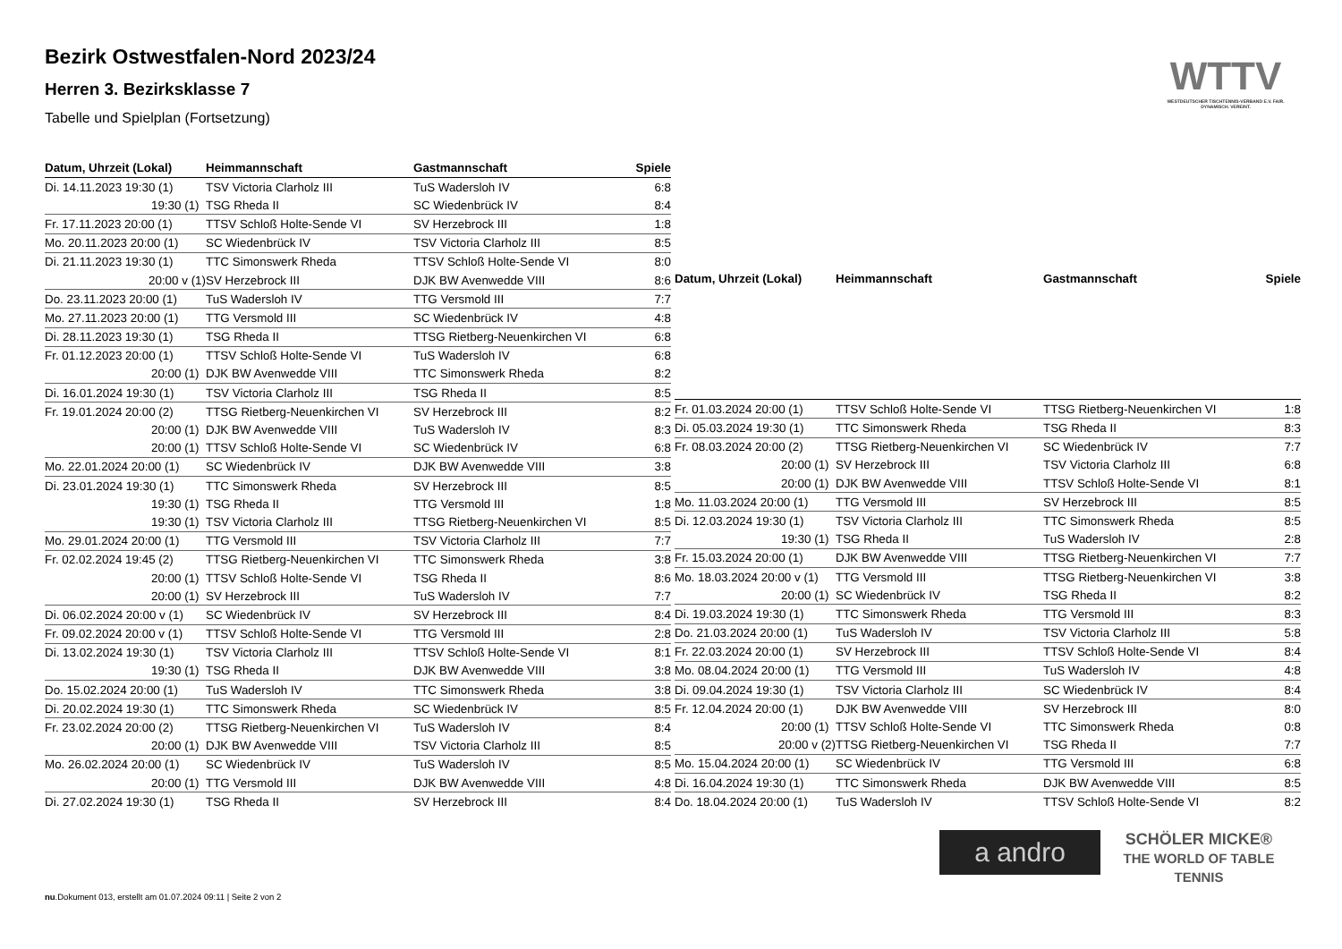Bezirk Ostwestfalen-Nord 2023/24
Herren 3. Bezirksklasse 7
Tabelle und Spielplan (Fortsetzung)
WTTV
WESTDEUTSCHER TISCHTENNIS-VERBAND E.V. FAIR. DYNAMISCH. VEREINT.
| Datum, Uhrzeit (Lokal) | Heimmannschaft | Gastmannschaft | Spiele |
| --- | --- | --- | --- |
| Di. 14.11.2023 19:30 (1) | TSV Victoria Clarholz III | TuS Wadersloh IV | 6:8 |
| 19:30 (1) | TSG Rheda II | SC Wiedenbrück IV | 8:4 |
| Fr. 17.11.2023 20:00 (1) | TTSV Schloß Holte-Sende VI | SV Herzebrock III | 1:8 |
| Mo. 20.11.2023 20:00 (1) | SC Wiedenbrück IV | TSV Victoria Clarholz III | 8:5 |
| Di. 21.11.2023 19:30 (1) | TTC Simonswerk Rheda | TTSV Schloß Holte-Sende VI | 8:0 |
| 20:00 v (1) | SV Herzebrock III | DJK BW Avenwedde VIII | 8:6 |
| Do. 23.11.2023 20:00 (1) | TuS Wadersloh IV | TTG Versmold III | 7:7 |
| Mo. 27.11.2023 20:00 (1) | TTG Versmold III | SC Wiedenbrück IV | 4:8 |
| Di. 28.11.2023 19:30 (1) | TSG Rheda II | TTSG Rietberg-Neuenkirchen VI | 6:8 |
| Fr. 01.12.2023 20:00 (1) | TTSV Schloß Holte-Sende VI | TuS Wadersloh IV | 6:8 |
| 20:00 (1) | DJK BW Avenwedde VIII | TTC Simonswerk Rheda | 8:2 |
| Di. 16.01.2024 19:30 (1) | TSV Victoria Clarholz III | TSG Rheda II | 8:5 |
| Fr. 19.01.2024 20:00 (2) | TTSG Rietberg-Neuenkirchen VI | SV Herzebrock III | 8:2 |
| 20:00 (1) | DJK BW Avenwedde VIII | TuS Wadersloh IV | 8:3 |
| 20:00 (1) | TTSV Schloß Holte-Sende VI | SC Wiedenbrück IV | 6:8 |
| Mo. 22.01.2024 20:00 (1) | SC Wiedenbrück IV | DJK BW Avenwedde VIII | 3:8 |
| Di. 23.01.2024 19:30 (1) | TTC Simonswerk Rheda | SV Herzebrock III | 8:5 |
| 19:30 (1) | TSG Rheda II | TTG Versmold III | 1:8 |
| 19:30 (1) | TSV Victoria Clarholz III | TTSG Rietberg-Neuenkirchen VI | 8:5 |
| Mo. 29.01.2024 20:00 (1) | TTG Versmold III | TSV Victoria Clarholz III | 7:7 |
| Fr. 02.02.2024 19:45 (2) | TTSG Rietberg-Neuenkirchen VI | TTC Simonswerk Rheda | 3:8 |
| 20:00 (1) | TTSV Schloß Holte-Sende VI | TSG Rheda II | 8:6 |
| 20:00 (1) | SV Herzebrock III | TuS Wadersloh IV | 7:7 |
| Di. 06.02.2024 20:00 v (1) | SC Wiedenbrück IV | SV Herzebrock III | 8:4 |
| Fr. 09.02.2024 20:00 v (1) | TTSV Schloß Holte-Sende VI | TTG Versmold III | 2:8 |
| Di. 13.02.2024 19:30 (1) | TSV Victoria Clarholz III | TTSV Schloß Holte-Sende VI | 8:1 |
| 19:30 (1) | TSG Rheda II | DJK BW Avenwedde VIII | 3:8 |
| Do. 15.02.2024 20:00 (1) | TuS Wadersloh IV | TTC Simonswerk Rheda | 3:8 |
| Di. 20.02.2024 19:30 (1) | TTC Simonswerk Rheda | SC Wiedenbrück IV | 8:5 |
| Fr. 23.02.2024 20:00 (2) | TTSG Rietberg-Neuenkirchen VI | TuS Wadersloh IV | 8:4 |
| 20:00 (1) | DJK BW Avenwedde VIII | TSV Victoria Clarholz III | 8:5 |
| Mo. 26.02.2024 20:00 (1) | SC Wiedenbrück IV | TuS Wadersloh IV | 8:5 |
| 20:00 (1) | TTG Versmold III | DJK BW Avenwedde VIII | 4:8 |
| Di. 27.02.2024 19:30 (1) | TSG Rheda II | SV Herzebrock III | 8:4 |
| Datum, Uhrzeit (Lokal) | Heimmannschaft | Gastmannschaft | Spiele |
| --- | --- | --- | --- |
| Fr. 01.03.2024 20:00 (1) | TTSV Schloß Holte-Sende VI | TTSG Rietberg-Neuenkirchen VI | 1:8 |
| Di. 05.03.2024 19:30 (1) | TTC Simonswerk Rheda | TSG Rheda II | 8:3 |
| Fr. 08.03.2024 20:00 (2) | TTSG Rietberg-Neuenkirchen VI | SC Wiedenbrück IV | 7:7 |
| 20:00 (1) | SV Herzebrock III | TSV Victoria Clarholz III | 6:8 |
| 20:00 (1) | DJK BW Avenwedde VIII | TTSV Schloß Holte-Sende VI | 8:1 |
| Mo. 11.03.2024 20:00 (1) | TTG Versmold III | SV Herzebrock III | 8:5 |
| Di. 12.03.2024 19:30 (1) | TSV Victoria Clarholz III | TTC Simonswerk Rheda | 8:5 |
| 19:30 (1) | TSG Rheda II | TuS Wadersloh IV | 2:8 |
| Fr. 15.03.2024 20:00 (1) | DJK BW Avenwedde VIII | TTSG Rietberg-Neuenkirchen VI | 7:7 |
| Mo. 18.03.2024 20:00 v (1) | TTG Versmold III | TTSG Rietberg-Neuenkirchen VI | 3:8 |
| 20:00 (1) | SC Wiedenbrück IV | TSG Rheda II | 8:2 |
| Di. 19.03.2024 19:30 (1) | TTC Simonswerk Rheda | TTG Versmold III | 8:3 |
| Do. 21.03.2024 20:00 (1) | TuS Wadersloh IV | TSV Victoria Clarholz III | 5:8 |
| Fr. 22.03.2024 20:00 (1) | SV Herzebrock III | TTSV Schloß Holte-Sende VI | 8:4 |
| Mo. 08.04.2024 20:00 (1) | TTG Versmold III | TuS Wadersloh IV | 4:8 |
| Di. 09.04.2024 19:30 (1) | TSV Victoria Clarholz III | SC Wiedenbrück IV | 8:4 |
| Fr. 12.04.2024 20:00 (1) | DJK BW Avenwedde VIII | SV Herzebrock III | 8:0 |
| 20:00 (1) | TTSV Schloß Holte-Sende VI | TTC Simonswerk Rheda | 0:8 |
| 20:00 v (2) | TTSG Rietberg-Neuenkirchen VI | TSG Rheda II | 7:7 |
| Mo. 15.04.2024 20:00 (1) | SC Wiedenbrück IV | TTG Versmold III | 6:8 |
| Di. 16.04.2024 19:30 (1) | TTC Simonswerk Rheda | DJK BW Avenwedde VIII | 8:5 |
| Do. 18.04.2024 20:00 (1) | TuS Wadersloh IV | TTSV Schloß Holte-Sende VI | 8:2 |
a andro
SCHÖLER MICKE®
THE WORLD OF TABLE TENNIS
nu.Dokument 013, erstellt am 01.07.2024 09:11 | Seite 2 von 2